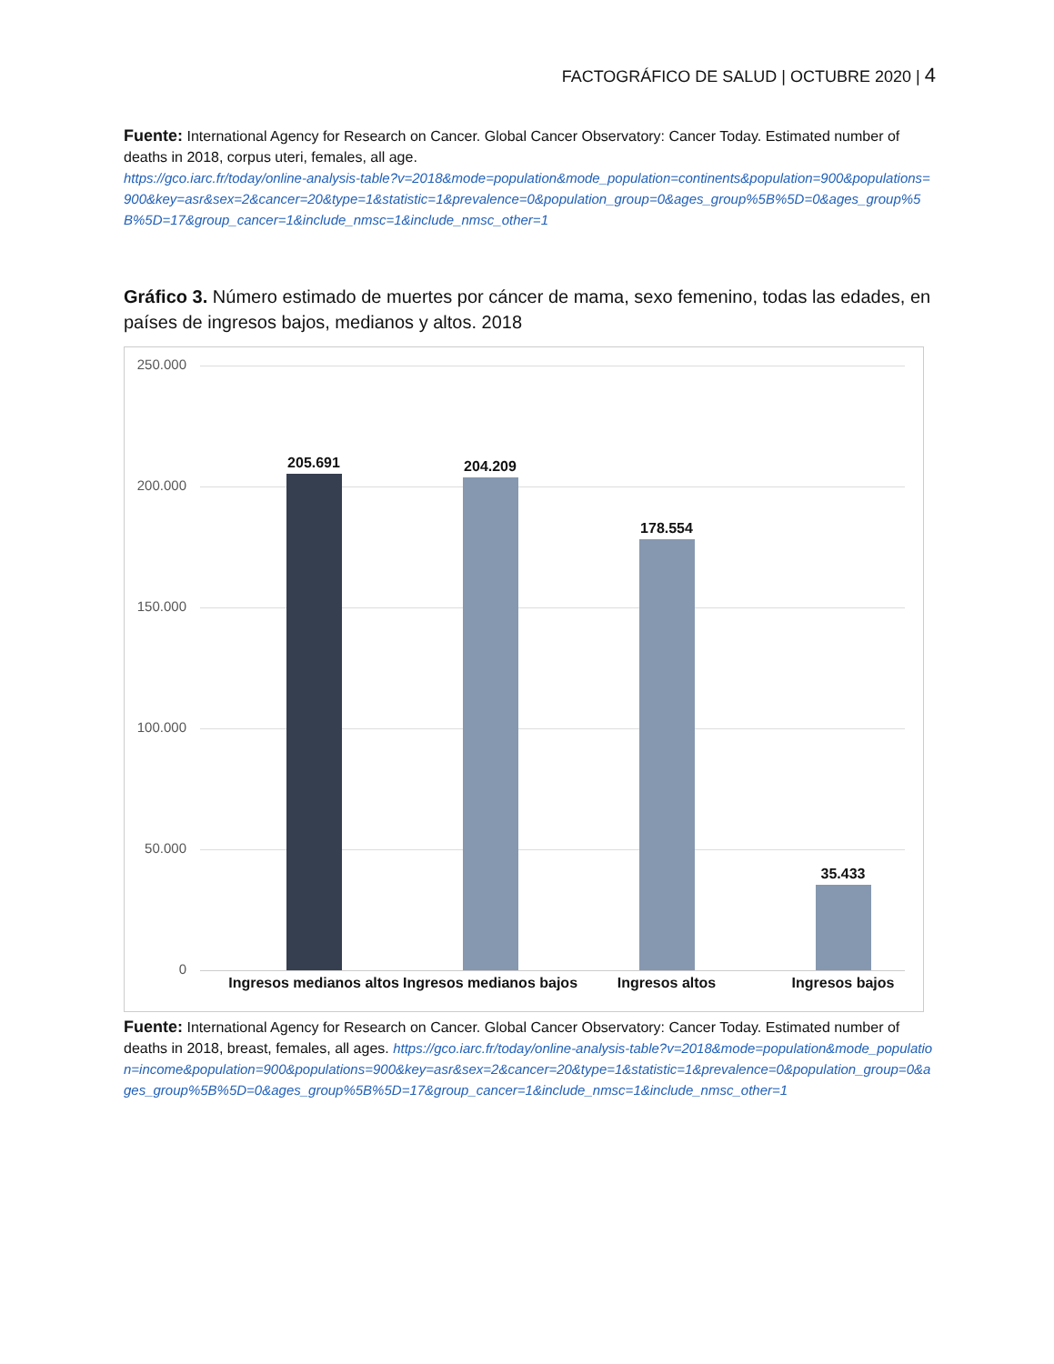FACTOGRÁFICO DE SALUD | OCTUBRE 2020 | 4
Fuente: International Agency for Research on Cancer. Global Cancer Observatory: Cancer Today. Estimated number of deaths in 2018, corpus uteri, females, all age.
https://gco.iarc.fr/today/online-analysis-table?v=2018&mode=population&mode_population=continents&population=900&populations=900&key=asr&sex=2&cancer=20&type=1&statistic=1&prevalence=0&population_group=0&ages_group%5B%5D=0&ages_group%5B%5D=17&group_cancer=1&include_nmsc=1&include_nmsc_other=1
Gráfico 3. Número estimado de muertes por cáncer de mama, sexo femenino, todas las edades, en países de ingresos bajos, medianos y altos. 2018
250.000
200.000
150.000
100.000
50.000
0
205.691 204.209
178.554
35.433
Ingresos medianos altos
Ingresos medianos bajos
Ingresos altos Ingresos bajos
Fuente: International Agency for Research on Cancer. Global Cancer Observatory: Cancer Today. Estimated number of deaths in 2018, breast, females, all ages. https://gco.iarc.fr/today/online-analysis-table?v=2018&mode=population&mode_population=income&population=900&populations=900&key=asr&sex=2&cancer=20&type=1&statistic=1&prevalence=0&population_group=0&ages_group%5B%5D=0&ages_group%5B%5D=17&group_cancer=1&include_nmsc=1&include_nmsc_other=1